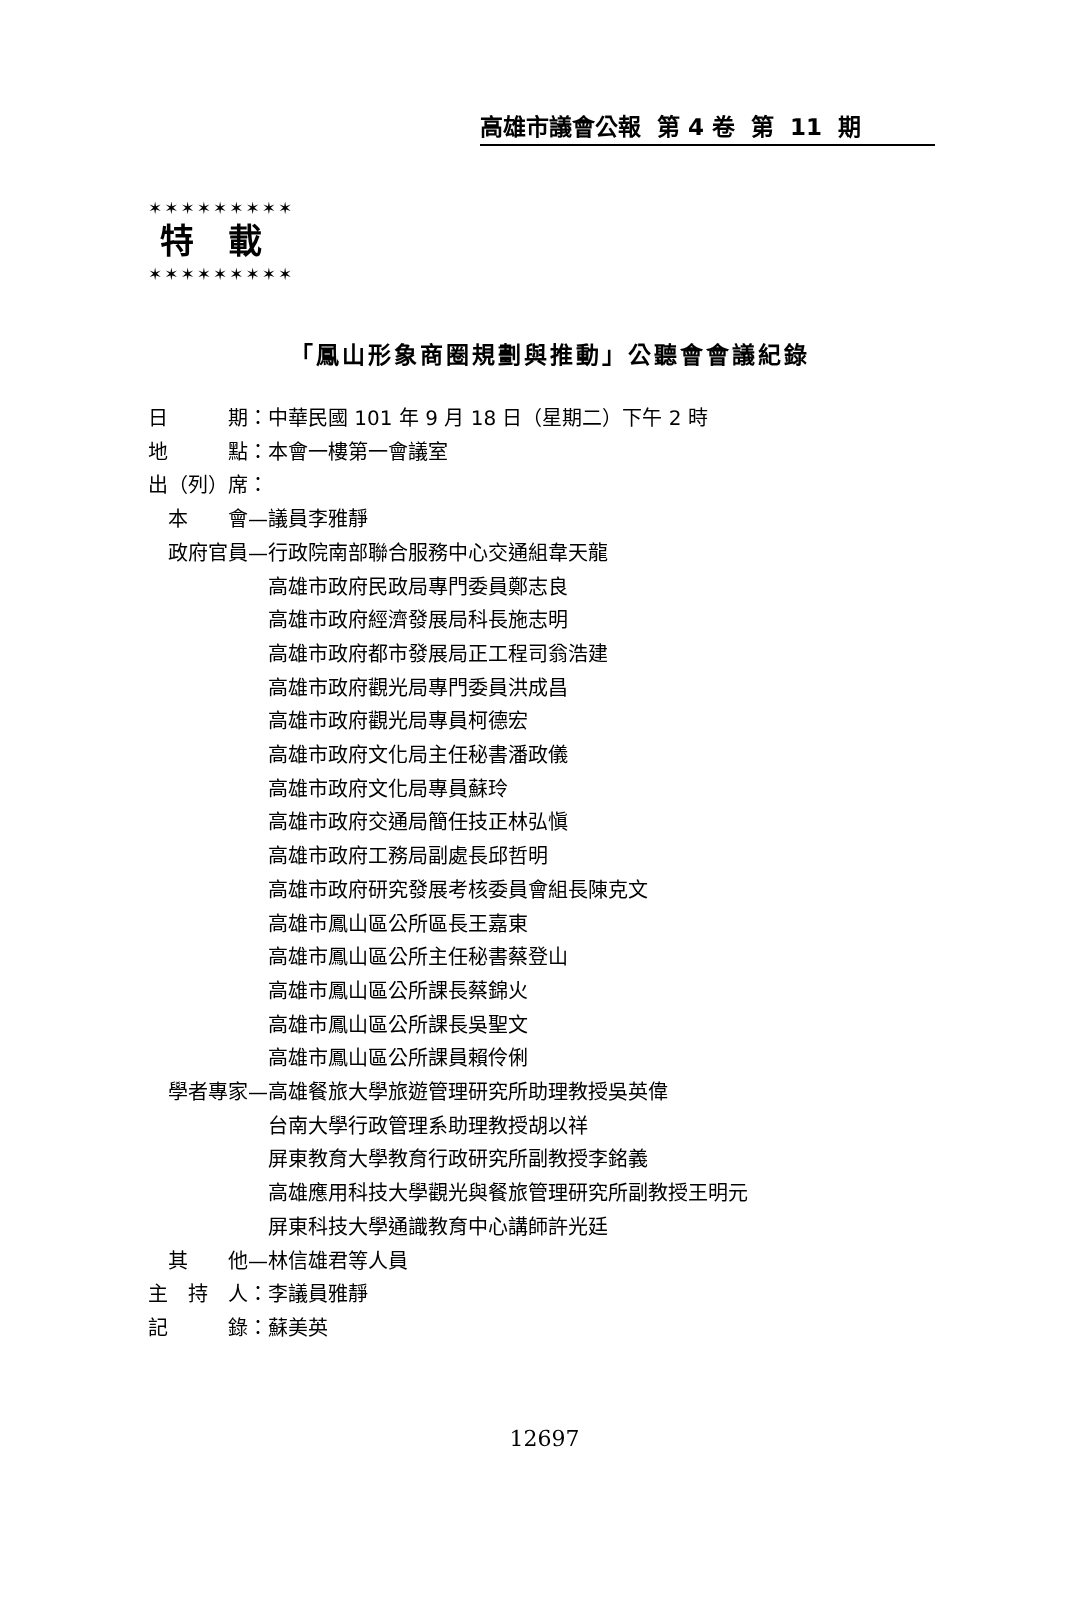高雄市議會公報 第 4 卷 第 11 期
✶✶✶✶✶✶✶✶✶
特　載
✶✶✶✶✶✶✶✶✶
「鳳山形象商圈規劃與推動」公聽會會議紀錄
日　　　期：中華民國 101 年 9 月 18 日（星期二）下午 2 時 地　　　點：本會一樓第一會議室 出（列）席： 　本　　會—議員李雅靜 　政府官員—行政院南部聯合服務中心交通組韋天龍 　　　　　　高雄市政府民政局專門委員鄭志良 　　　　　　高雄市政府經濟發展局科長施志明 　　　　　　高雄市政府都市發展局正工程司翁浩建 　　　　　　高雄市政府觀光局專門委員洪成昌 　　　　　　高雄市政府觀光局專員柯德宏 　　　　　　高雄市政府文化局主任秘書潘政儀 　　　　　　高雄市政府文化局專員蘇玲 　　　　　　高雄市政府交通局簡任技正林弘愼 　　　　　　高雄市政府工務局副處長邱哲明 　　　　　　高雄市政府研究發展考核委員會組長陳克文 　　　　　　高雄市鳳山區公所區長王嘉東 　　　　　　高雄市鳳山區公所主任秘書蔡登山 　　　　　　高雄市鳳山區公所課長蔡錦火 　　　　　　高雄市鳳山區公所課長吳聖文 　　　　　　高雄市鳳山區公所課員賴伶俐 　學者專家—高雄餐旅大學旅遊管理研究所助理教授吳英偉 　　　　　　台南大學行政管理系助理教授胡以祥 　　　　　　屏東教育大學教育行政研究所副教授李銘義 　　　　　　高雄應用科技大學觀光與餐旅管理研究所副教授王明元 　　　　　　屏東科技大學通識教育中心講師許光廷 　其　　他—林信雄君等人員 主　持　人：李議員雅靜 記　　　錄：蘇美英
12697